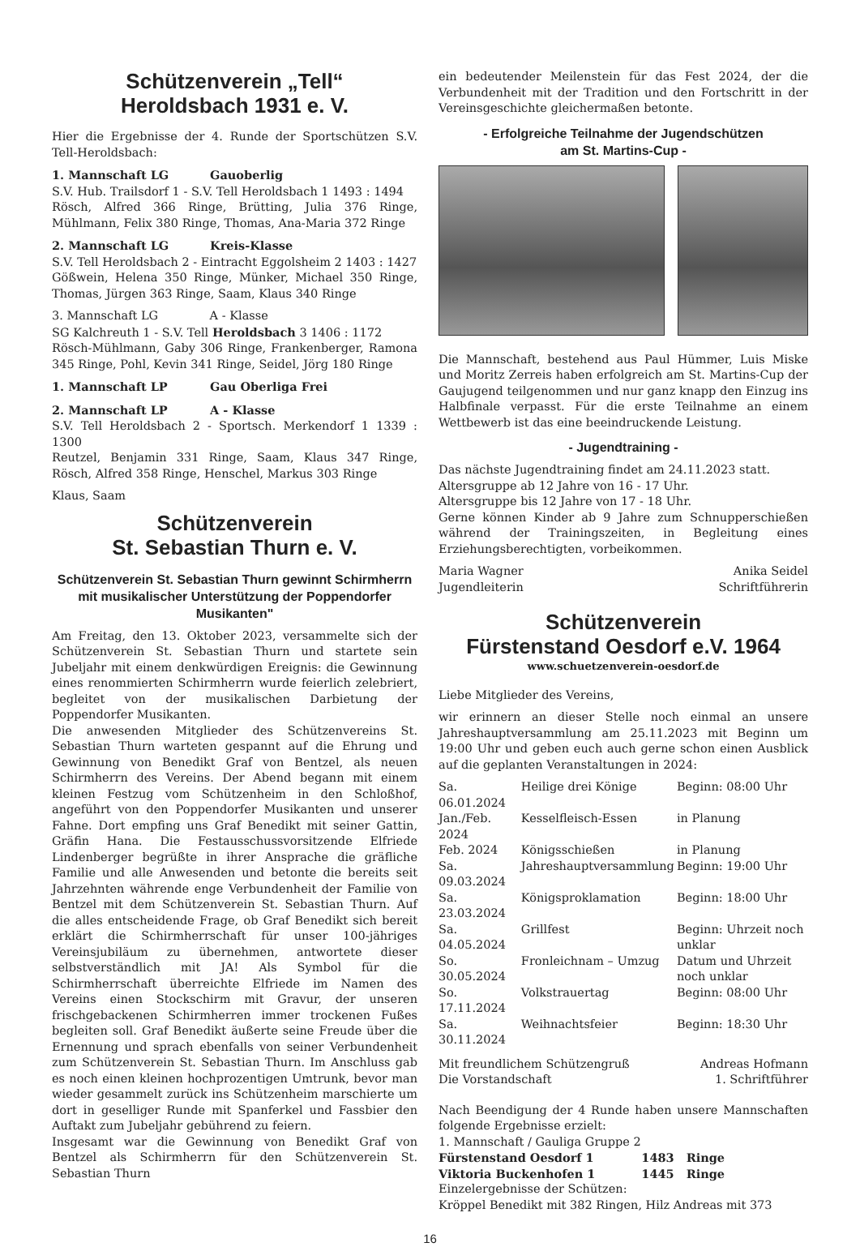Schützenverein „Tell“
Heroldsbach 1931 e. V.
Hier die Ergebnisse der 4. Runde der Sportschützen S.V. Tell-Heroldsbach:
1. Mannschaft LG Gauoberlig
S.V. Hub. Trailsdorf 1 - S.V. Tell Heroldsbach 1 1493 : 1494
Rösch, Alfred 366 Ringe, Brütting, Julia 376 Ringe, Mühlmann, Felix 380 Ringe, Thomas, Ana-Maria 372 Ringe
2. Mannschaft LG Kreis-Klasse
S.V. Tell Heroldsbach 2 - Eintracht Eggolsheim 2 1403 : 1427
Gößwein, Helena 350 Ringe, Münker, Michael 350 Ringe, Thomas, Jürgen 363 Ringe, Saam, Klaus 340 Ringe
3. Mannschaft LG A - Klasse
SG Kalchreuth 1 - S.V. Tell Heroldsbach 3 1406 : 1172
Rösch-Mühlmann, Gaby 306 Ringe, Frankenberger, Ramona 345 Ringe, Pohl, Kevin 341 Ringe, Seidel, Jörg 180 Ringe
1. Mannschaft LP Gau Oberliga Frei
2. Mannschaft LP A - Klasse
S.V. Tell Heroldsbach 2 - Sportsch. Merkendorf 1 1339 : 1300
Reutzel, Benjamin 331 Ringe, Saam, Klaus 347 Ringe, Rösch, Alfred 358 Ringe, Henschel, Markus 303 Ringe
Klaus, Saam
Schützenverein
St. Sebastian Thurn e. V.
Schützenverein St. Sebastian Thurn gewinnt Schirmherrn mit musikalischer Unterstützung der Poppendorfer Musikanten"
Am Freitag, den 13. Oktober 2023, versammelte sich der Schützenverein St. Sebastian Thurn und startete sein Jubeljahr mit einem denkwürdigen Ereignis: die Gewinnung eines renommierten Schirmherrn wurde feierlich zelebriert, begleitet von der musikalischen Darbietung der Poppendorfer Musikanten.
Die anwesenden Mitglieder des Schützenvereins St. Sebastian Thurn warteten gespannt auf die Ehrung und Gewinnung von Benedikt Graf von Bentzel, als neuen Schirmherrn des Vereins. Der Abend begann mit einem kleinen Festzug vom Schützenheim in den Schloßhof, angeführt von den Poppendorfer Musikanten und unserer Fahne. Dort empfing uns Graf Benedikt mit seiner Gattin, Gräfin Hana. Die Festausschussvorsitzende Elfriede Lindenberger begrüßte in ihrer Ansprache die gräfliche Familie und alle Anwesenden und betonte die bereits seit Jahrzehnten währende enge Verbundenheit der Familie von Bentzel mit dem Schützenverein St. Sebastian Thurn. Auf die alles entscheidende Frage, ob Graf Benedikt sich bereit erklärt die Schirmherrschaft für unser 100-jähriges Vereinsjubiläum zu übernehmen, antwortete dieser selbstverständlich mit JA! Als Symbol für die Schirmherrschaft überreichte Elfriede im Namen des Vereins einen Stockschirm mit Gravur, der unseren frischgebackenen Schirmherren immer trockenen Fußes begleiten soll. Graf Benedikt äußerte seine Freude über die Ernennung und sprach ebenfalls von seiner Verbundenheit zum Schützenverein St. Sebastian Thurn. Im Anschluss gab es noch einen kleinen hochprozentigen Umtrunk, bevor man wieder gesammelt zurück ins Schützenheim marschierte um dort in geselliger Runde mit Spanferkel und Fassbier den Auftakt zum Jubeljahr gebührend zu feiern.
Insgesamt war die Gewinnung von Benedikt Graf von Bentzel als Schirmherrn für den Schützenverein St. Sebastian Thurn
ein bedeutender Meilenstein für das Fest 2024, der die Verbundenheit mit der Tradition und den Fortschritt in der Vereinsgeschichte gleichermaßen betonte.
- Erfolgreiche Teilnahme der Jugendschützen
am St. Martins-Cup -
Die Mannschaft, bestehend aus Paul Hümmer, Luis Miske und Moritz Zerreis haben erfolgreich am St. Martins-Cup der Gaujugend teilgenommen und nur ganz knapp den Einzug ins Halbfinale verpasst. Für die erste Teilnahme an einem Wettbewerb ist das eine beeindruckende Leistung.
- Jugendtraining -
Das nächste Jugendtraining findet am 24.11.2023 statt.
Altersgruppe ab 12 Jahre von 16 - 17 Uhr.
Altersgruppe bis 12 Jahre von 17 - 18 Uhr.
Gerne können Kinder ab 9 Jahre zum Schnupperschießen während der Trainingszeiten, in Begleitung eines Erziehungsberechtigten, vorbeikommen.
Maria Wagner
Jugendleiterin Anika Seidel
Schriftführerin
Schützenverein
Fürstenstand Oesdorf e.V. 1964
www.schuetzenverein-oesdorf.de
Liebe Mitglieder des Vereins,
wir erinnern an dieser Stelle noch einmal an unsere Jahreshauptversammlung am 25.11.2023 mit Beginn um 19:00 Uhr und geben euch auch gerne schon einen Ausblick auf die geplanten Veranstaltungen in 2024:
| Sa. 06.01.2024 | Heilige drei Könige | Beginn: 08:00 Uhr |
| Jan./Feb. 2024 | Kesselfleisch-Essen | in Planung |
| Feb. 2024 | Königsschießen | in Planung |
| Sa. 09.03.2024 | Jahreshauptversammlung | Beginn: 19:00 Uhr |
| Sa. 23.03.2024 | Königsproklamation | Beginn: 18:00 Uhr |
| Sa. 04.05.2024 | Grillfest | Beginn: Uhrzeit noch unklar |
| So. 30.05.2024 | Fronleichnam – Umzug | Datum und Uhrzeit noch unklar |
| So. 17.11.2024 | Volkstrauertag | Beginn: 08:00 Uhr |
| Sa. 30.11.2024 | Weihnachtsfeier | Beginn: 18:30 Uhr |
Mit freundlichem Schützengruß
Die Vorstandschaft Andreas Hofmann
1. Schriftführer
Nach Beendigung der 4 Runde haben unsere Mannschaften folgende Ergebnisse erzielt:
1. Mannschaft / Gauliga Gruppe 2
| Fürstenstand Oesdorf 1 | 1483 | Ringe |
| Viktoria Buckenhofen 1 | 1445 | Ringe |
Einzelergebnisse der Schützen:
Kröppel Benedikt mit 382 Ringen, Hilz Andreas mit 373
16